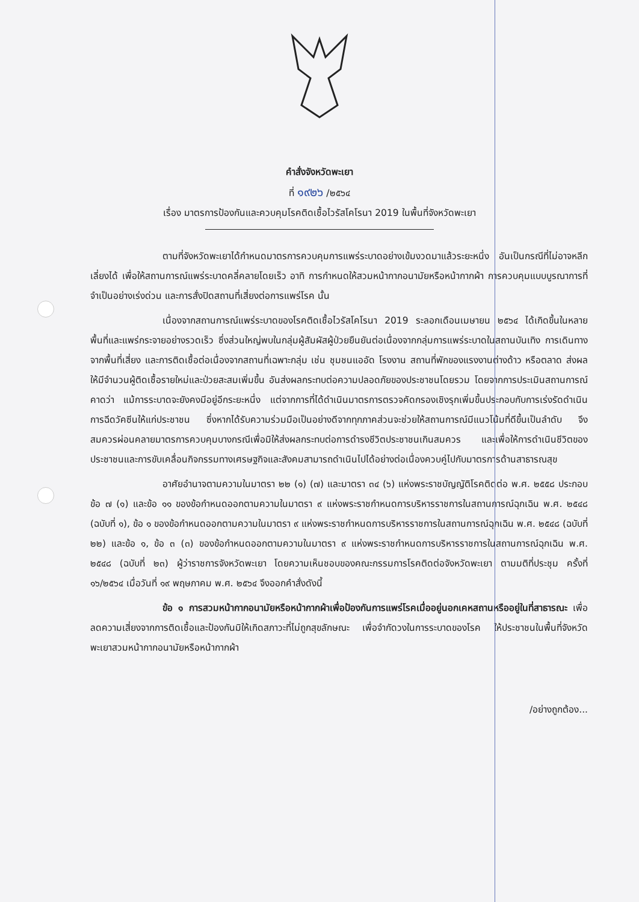คำสั่งจังหวัดพะเยา
ที่ ๑๙๒๖ /๒๕๖๔
เรื่อง มาตรการป้องกันและควบคุมโรคติดเชื้อไวรัสโคโรนา 2019 ในพื้นที่จังหวัดพะเยา
ตามที่จังหวัดพะเยาได้กำหนดมาตรการควบคุมการแพร่ระบาดอย่างเข้มงวดมาแล้วระยะหนึ่ง อันเป็นกรณีที่ไม่อาจหลีกเลี่ยงได้ เพื่อให้สถานการณ์แพร่ระบาดคลี่คลายโดยเร็ว อาทิ การกำหนดให้สวมหน้ากากอนามัยหรือหน้ากากผ้า การควบคุมแบบบูรณาการที่จำเป็นอย่างเร่งด่วน และการสั่งปิดสถานที่เสี่ยงต่อการแพร่โรค นั้น
เนื่องจากสถานการณ์แพร่ระบาดของโรคติดเชื้อไวรัสโคโรนา 2019 ระลอกเดือนเมษายน ๒๕๖๔ ได้เกิดขึ้นในหลายพื้นที่และแพร่กระจายอย่างรวดเร็ว ซึ่งส่วนใหญ่พบในกลุ่มผู้สัมผัสผู้ป่วยยืนยันต่อเนื่องจากกลุ่มการแพร่ระบาดในสถานบันเทิง การเดินทางจากพื้นที่เสี่ยง และการติดเชื้อต่อเนื่องจากสถานที่เฉพาะกลุ่ม เช่น ชุมชนแออัด โรงงาน สถานที่พักของแรงงานต่างด้าว หรือตลาด ส่งผลให้มีจำนวนผู้ติดเชื้อรายใหม่และป่วยสะสมเพิ่มขึ้น อันส่งผลกระทบต่อความปลอดภัยของประชาชนโดยรวม โดยจากการประเมินสถานการณ์คาดว่า แม้การระบาดจะยังคงมีอยู่อีกระยะหนึ่ง แต่จากการที่ได้ดำเนินมาตรการตรวจคัดกรองเชิงรุกเพิ่มขึ้นประกอบกับการเร่งรัดดำเนินการฉีดวัคซีนให้แก่ประชาชน ซึ่งหากได้รับความร่วมมือเป็นอย่างดีจากทุกภาคส่วนจะช่วยให้สถานการณ์มีแนวโน้มที่ดีขึ้นเป็นลำดับ จึงสมควรผ่อนคลายมาตรการควบคุมบางกรณีเพื่อมิให้ส่งผลกระทบต่อการดำรงชีวิตประชาชนเกินสมควร และเพื่อให้การดำเนินชีวิตของประชาชนและการขับเคลื่อนกิจกรรมทางเศรษฐกิจและสังคมสามารถดำเนินไปได้อย่างต่อเนื่องควบคู่ไปกับมาตรการด้านสาธารณสุข
อาศัยอำนาจตามความในมาตรา ๒๒ (๑) (๗) และมาตรา ๓๔ (๖) แห่งพระราชบัญญัติโรคติดต่อ พ.ศ. ๒๕๕๘ ประกอบข้อ ๗ (๑) และข้อ ๑๑ ของข้อกำหนดออกตามความในมาตรา ๙ แห่งพระราชกำหนดการบริหารราชการในสถานการณ์ฉุกเฉิน พ.ศ. ๒๕๔๘ (ฉบับที่ ๑), ข้อ ๑ ของข้อกำหนดออกตามความในมาตรา ๙ แห่งพระราชกำหนดการบริหารราชการในสถานการณ์ฉุกเฉิน พ.ศ. ๒๕๔๘ (ฉบับที่ ๒๒) และข้อ ๑, ข้อ ๓ (๓) ของข้อกำหนดออกตามความในมาตรา ๙ แห่งพระราชกำหนดการบริหารราชการในสถานการณ์ฉุกเฉิน พ.ศ. ๒๕๔๘ (ฉบับที่ ๒๓) ผู้ว่าราชการจังหวัดพะเยา โดยความเห็นชอบของคณะกรรมการโรคติดต่อจังหวัดพะเยา ตามมติที่ประชุม ครั้งที่ ๑๖/๒๕๖๔ เมื่อวันที่ ๑๙ พฤษภาคม พ.ศ. ๒๕๖๔ จึงออกคำสั่งดังนี้
ข้อ ๑ การสวมหน้ากากอนามัยหรือหน้ากากผ้าเพื่อป้องกันการแพร่โรคเมื่ออยู่นอกเคหสถานหรืออยู่ในที่สาธารณะ เพื่อลดความเสี่ยงจากการติดเชื้อและป้องกันมิให้เกิดสภาวะที่ไม่ถูกสุขลักษณะ เพื่อจำกัดวงในการระบาดของโรค ให้ประชาชนในพื้นที่จังหวัดพะเยาสวมหน้ากากอนามัยหรือหน้ากากผ้า
/อย่างถูกต้อง...